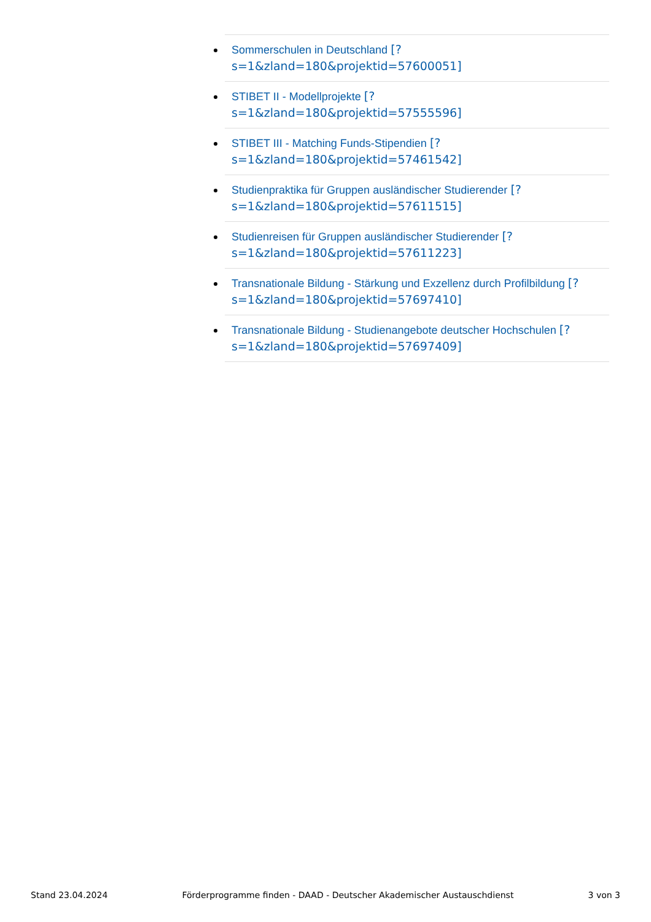Sommerschulen in Deutschland [?
s=1&zland=180&projektid=57600051]
STIBET II - Modellprojekte [?
s=1&zland=180&projektid=57555596]
STIBET III - Matching Funds-Stipendien [?
s=1&zland=180&projektid=57461542]
Studienpraktika für Gruppen ausländischer Studierender [?
s=1&zland=180&projektid=57611515]
Studienreisen für Gruppen ausländischer Studierender [?
s=1&zland=180&projektid=57611223]
Transnationale Bildung - Stärkung und Exzellenz durch Profilbildung [?
s=1&zland=180&projektid=57697410]
Transnationale Bildung - Studienangebote deutscher Hochschulen [?
s=1&zland=180&projektid=57697409]
Stand 23.04.2024 Förderprogramme finden - DAAD - Deutscher Akademischer Austauschdienst 3 von 3